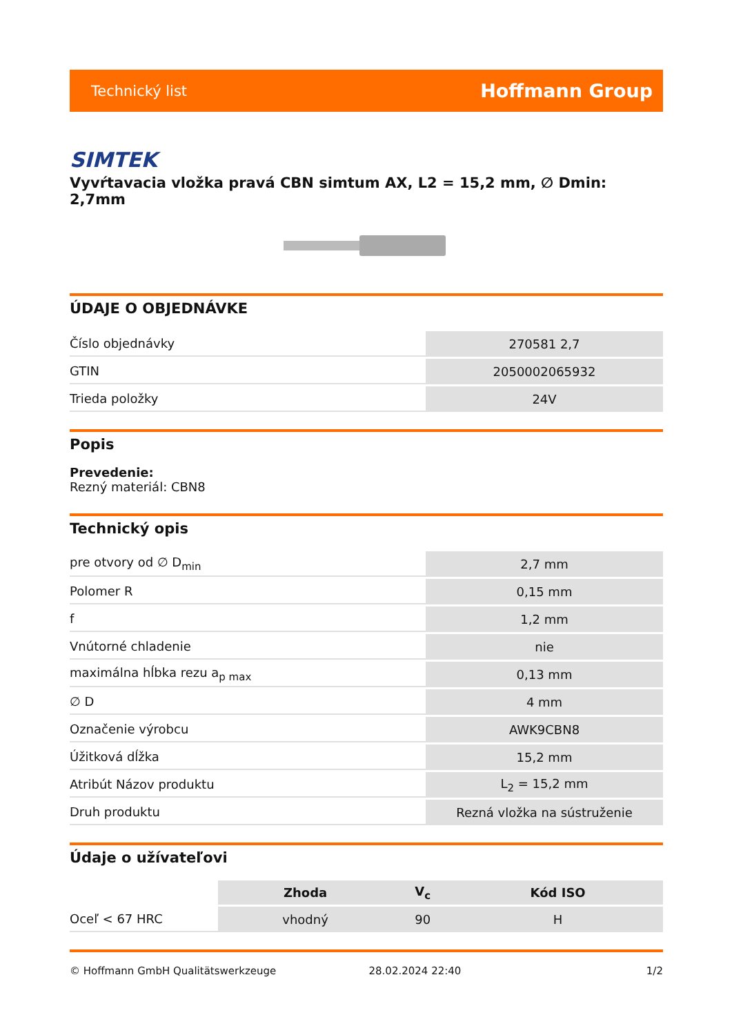Technický list Hoffmann Group
SIMTEK
Vyvŕtavacia vložka pravá CBN simtum AX, L2 = 15,2 mm, ∅ Dmin: 2,7mm
ÚDAJE O OBJEDNÁVKE
| Číslo objednávky | 270581 2,7 |
| GTIN | 2050002065932 |
| Trieda položky | 24V |
Popis
Prevedenie:
Rezný materiál: CBN8
Technický opis
| pre otvory od ∅ D<sub>min</sub> | 2,7 mm |
| Polomer R | 0,15 mm |
| f | 1,2 mm |
| Vnútorné chladenie | nie |
| maximálna hĺbka rezu a<sub>p max</sub> | 0,13 mm |
| ∅ D | 4 mm |
| Označenie výrobcu | AWK9CBN8 |
| Úžitková dĺžka | 15,2 mm |
| Atribút Názov produktu | L<sub>2</sub> = 15,2 mm |
| Druh produktu | Rezná vložka na sústruženie |
Údaje o užívateľovi
| | Zhoda | V<sub>c</sub> | Kód ISO |
| Oceľ < 67 HRC | vhodný | 90 | H |
© Hoffmann GmbH Qualitätswerkzeuge 28.02.2024 22:40 1/2